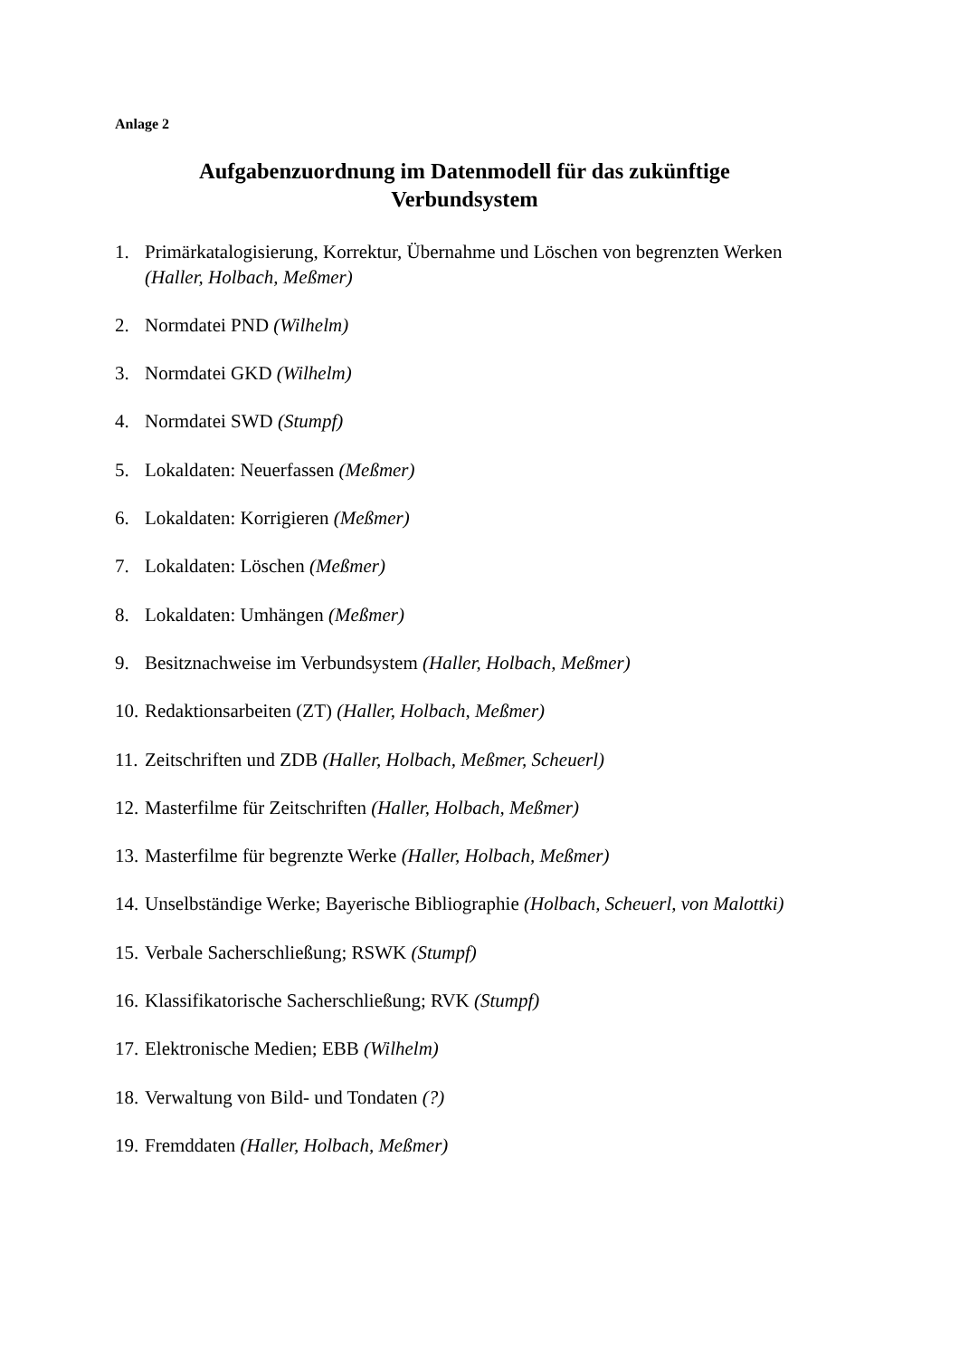Anlage 2
Aufgabenzuordnung im Datenmodell für das zukünftige
Verbundsystem
1. Primärkatalogisierung, Korrektur, Übernahme und Löschen von begrenzten Werken (Haller, Holbach, Meßmer)
2. Normdatei PND (Wilhelm)
3. Normdatei GKD (Wilhelm)
4. Normdatei SWD (Stumpf)
5. Lokaldaten: Neuerfassen (Meßmer)
6. Lokaldaten: Korrigieren (Meßmer)
7. Lokaldaten: Löschen (Meßmer)
8. Lokaldaten: Umhängen (Meßmer)
9. Besitznachweise im Verbundsystem (Haller, Holbach, Meßmer)
10. Redaktionsarbeiten (ZT) (Haller, Holbach, Meßmer)
11. Zeitschriften und ZDB (Haller, Holbach, Meßmer, Scheuerl)
12. Masterfilme für Zeitschriften (Haller, Holbach, Meßmer)
13. Masterfilme für begrenzte Werke (Haller, Holbach, Meßmer)
14. Unselbständige Werke; Bayerische Bibliographie (Holbach, Scheuerl, von Malottki)
15. Verbale Sacherschließung; RSWK (Stumpf)
16. Klassifikatorische Sacherschließung; RVK (Stumpf)
17. Elektronische Medien; EBB (Wilhelm)
18. Verwaltung von Bild- und Tondaten (?)
19. Fremddaten (Haller, Holbach, Meßmer)